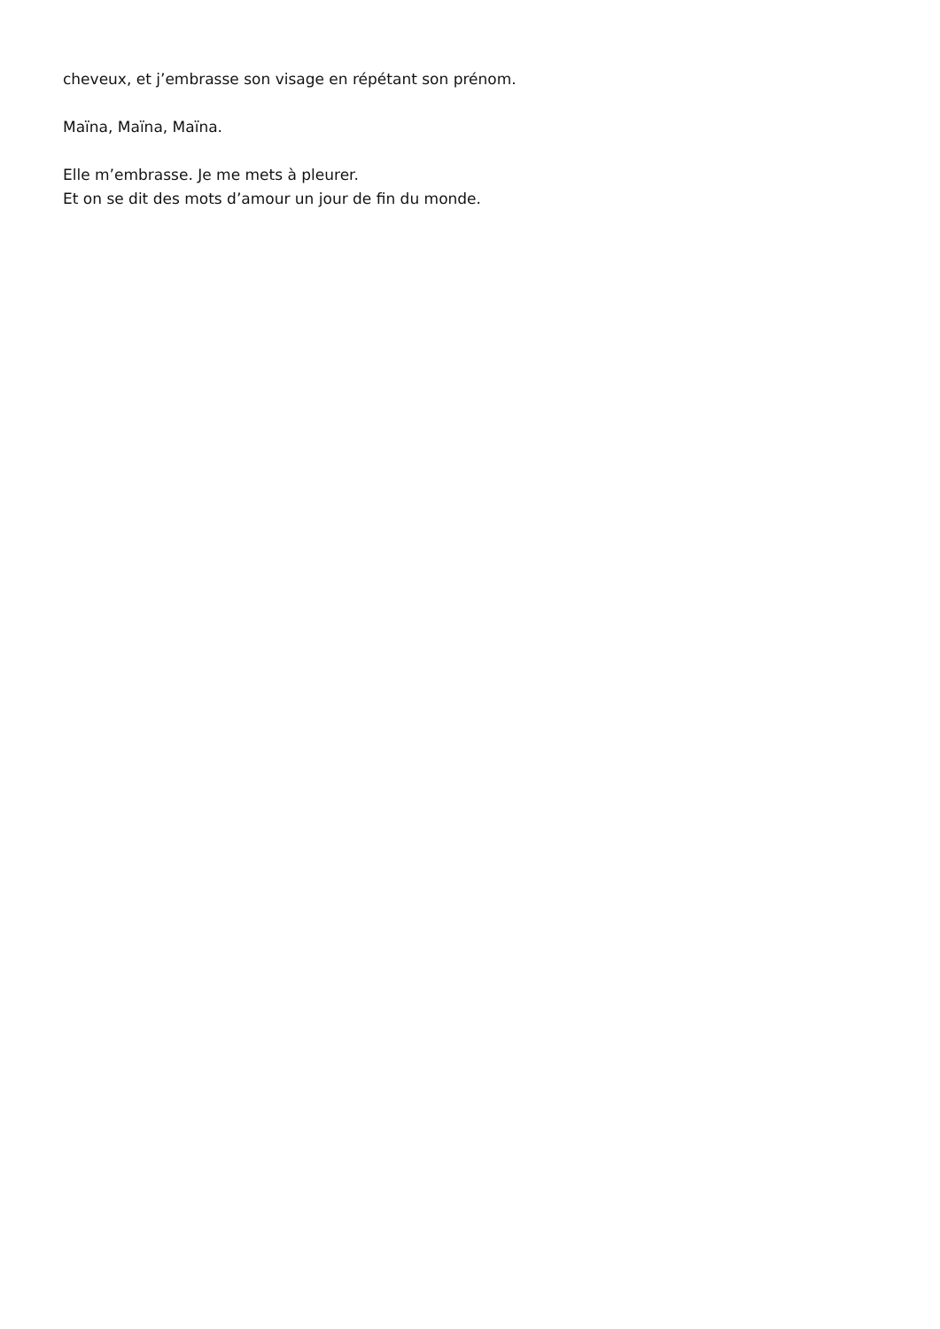cheveux, et j’embrasse son visage en répétant son prénom.
Maïna, Maïna, Maïna.
Elle m’embrasse. Je me mets à pleurer.
Et on se dit des mots d’amour un jour de fin du monde.